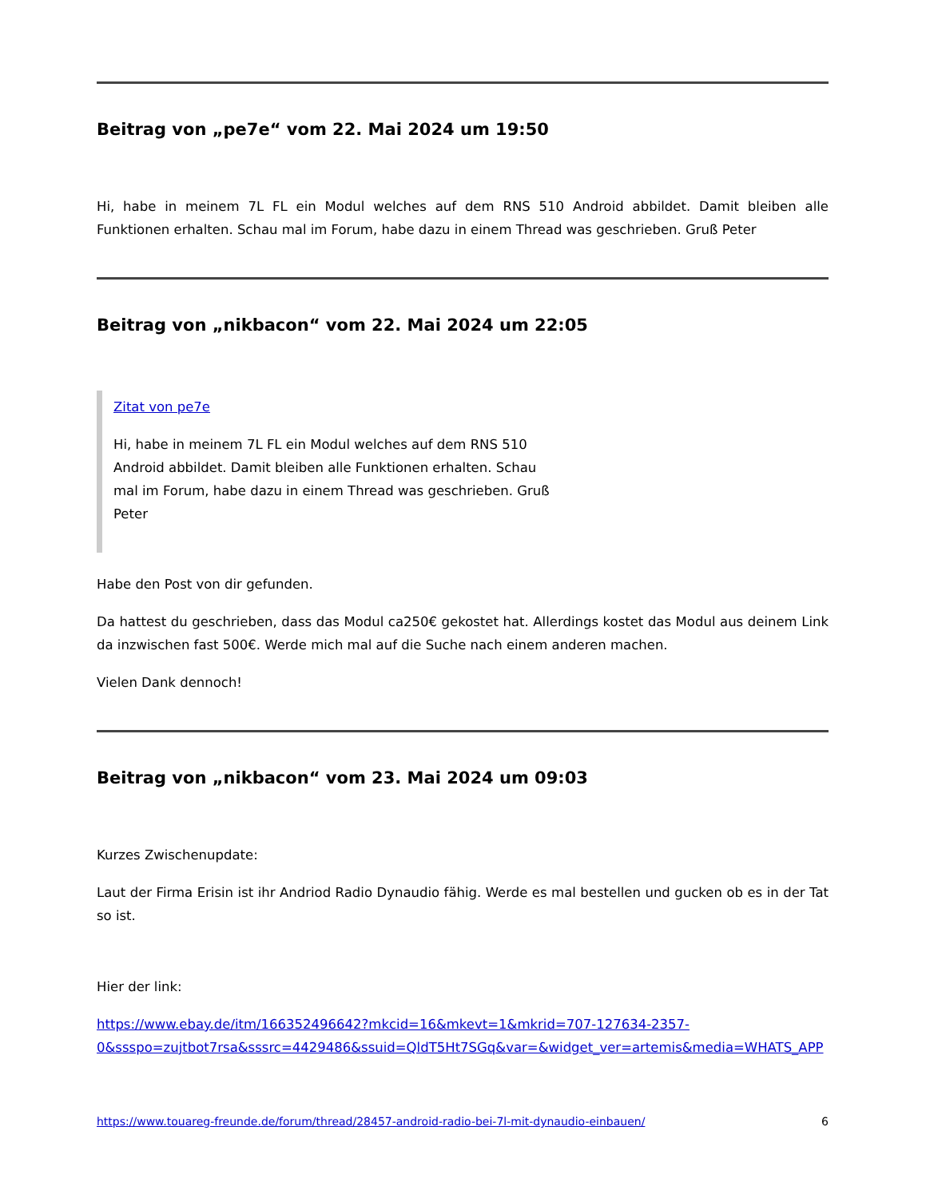Beitrag von „pe7e“ vom 22. Mai 2024 um 19:50
Hi, habe in meinem 7L FL ein Modul welches auf dem RNS 510 Android abbildet. Damit bleiben alle Funktionen erhalten. Schau mal im Forum, habe dazu in einem Thread was geschrieben. Gruß Peter
Beitrag von „nikbacon“ vom 22. Mai 2024 um 22:05
Zitat von pe7e
Hi, habe in meinem 7L FL ein Modul welches auf dem RNS 510 Android abbildet. Damit bleiben alle Funktionen erhalten. Schau mal im Forum, habe dazu in einem Thread was geschrieben. Gruß Peter
Habe den Post von dir gefunden.
Da hattest du geschrieben, dass das Modul ca250€ gekostet hat. Allerdings kostet das Modul aus deinem Link da inzwischen fast 500€. Werde mich mal auf die Suche nach einem anderen machen.
Vielen Dank dennoch!
Beitrag von „nikbacon“ vom 23. Mai 2024 um 09:03
Kurzes Zwischenupdate:
Laut der Firma Erisin ist ihr Andriod Radio Dynaudio fähig. Werde es mal bestellen und gucken ob es in der Tat so ist.
Hier der link:
https://www.ebay.de/itm/166352496642?mkcid=16&mkevt=1&mkrid=707-127634-2357-
0&ssspo=zujtbot7rsa&sssrc=4429486&ssuid=QldT5Ht7SGq&var=&widget_ver=artemis&media=WHATS_APP
https://www.touareg-freunde.de/forum/thread/28457-android-radio-bei-7l-mit-dynaudio-einbauen/ 6